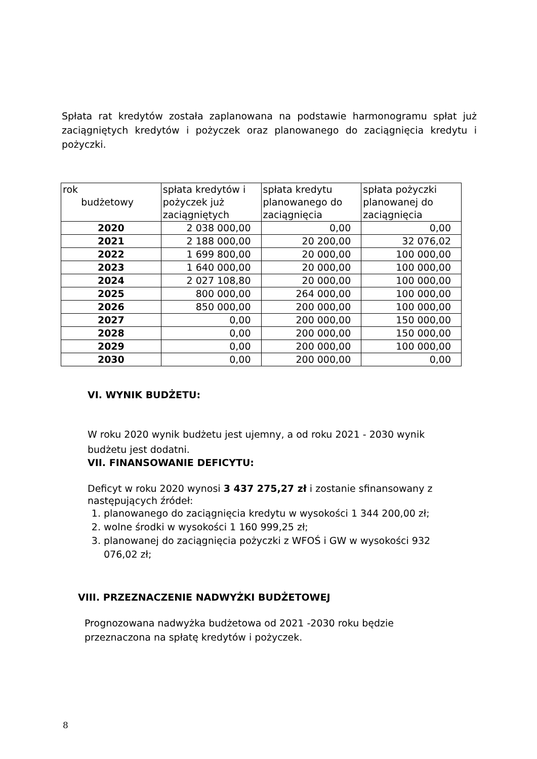Spłata rat kredytów została zaplanowana na podstawie harmonogramu spłat już zaciągniętych kredytów i pożyczek oraz planowanego do zaciągnięcia kredytu i pożyczki.
| rok budżetowy | spłata kredytów i pożyczek już zaciągniętych | spłata kredytu planowanego do zaciągnięcia | spłata pożyczki planowanej do zaciągnięcia |
| --- | --- | --- | --- |
| 2020 | 2 038 000,00 | 0,00 | 0,00 |
| 2021 | 2 188 000,00 | 20 200,00 | 32 076,02 |
| 2022 | 1 699 800,00 | 20 000,00 | 100 000,00 |
| 2023 | 1 640 000,00 | 20 000,00 | 100 000,00 |
| 2024 | 2 027 108,80 | 20 000,00 | 100 000,00 |
| 2025 | 800 000,00 | 264 000,00 | 100 000,00 |
| 2026 | 850 000,00 | 200 000,00 | 100 000,00 |
| 2027 | 0,00 | 200 000,00 | 150 000,00 |
| 2028 | 0,00 | 200 000,00 | 150 000,00 |
| 2029 | 0,00 | 200 000,00 | 100 000,00 |
| 2030 | 0,00 | 200 000,00 | 0,00 |
VI. WYNIK BUDŻETU:
W roku 2020 wynik budżetu jest ujemny, a od roku 2021 - 2030 wynik budżetu jest dodatni.
VII. FINANSOWANIE DEFICYTU:
Deficyt w roku 2020 wynosi 3 437 275,27 zł i zostanie sfinansowany z następujących źródeł:
1. planowanego do zaciągnięcia kredytu w wysokości 1 344 200,00 zł;
2. wolne środki w wysokości 1 160 999,25 zł;
3. planowanej do zaciągnięcia pożyczki z WFOŚ i GW w wysokości 932 076,02 zł;
VIII. PRZEZNACZENIE NADWYŻKI BUDŻETOWEJ
Prognozowana nadwyżka budżetowa od 2021 -2030 roku będzie przeznaczona na spłatę kredytów i pożyczek.
8